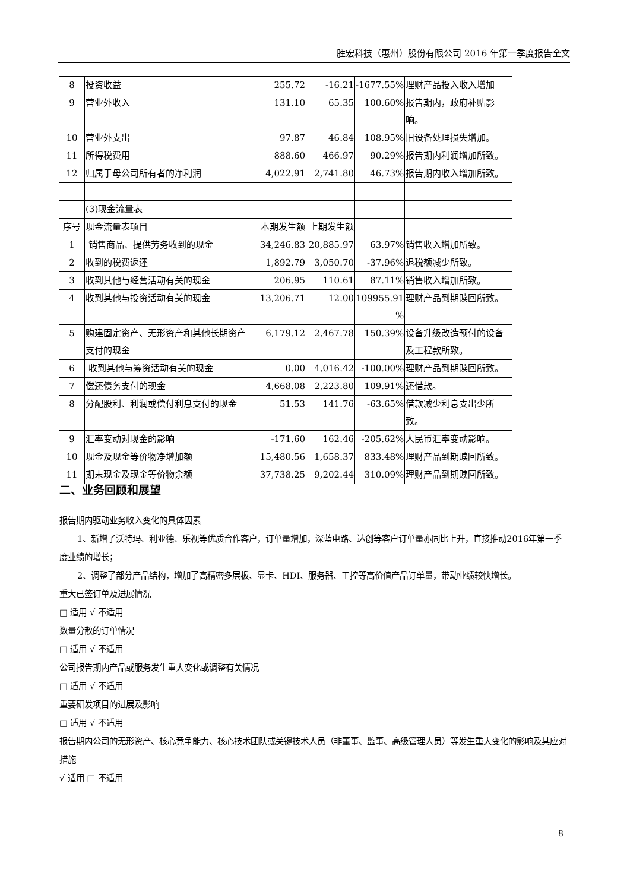胜宏科技（惠州）股份有限公司 2016 年第一季度报告全文
| 8 | 投资收益 | 255.72 | -16.21 | -1677.55% | 理财产品投入收入增加 |
| 9 | 营业外收入 | 131.10 | 65.35 | 100.60% | 报告期内，政府补贴影响。 |
| 10 | 营业外支出 | 97.87 | 46.84 | 108.95% | 旧设备处理损失增加。 |
| 11 | 所得税费用 | 888.60 | 466.97 | 90.29% | 报告期内利润增加所致。 |
| 12 | 归属于母公司所有者的净利润 | 4,022.91 | 2,741.80 | 46.73% | 报告期内收入增加所致。 |
| | (3)现金流量表 | | | | |
| 序号 | 现金流量表项目 | 本期发生额 | 上期发生额 | | |
| 1 | 销售商品、提供劳务收到的现金 | 34,246.83 | 20,885.97 | 63.97% | 销售收入增加所致。 |
| 2 | 收到的税费返还 | 1,892.79 | 3,050.70 | -37.96% | 退税额减少所致。 |
| 3 | 收到其他与经营活动有关的现金 | 206.95 | 110.61 | 87.11% | 销售收入增加所致。 |
| 4 | 收到其他与投资活动有关的现金 | 13,206.71 | 12.00 | 109955.91 % | 理财产品到期赎回所致。 |
| 5 | 购建固定资产、无形资产和其他长期资产支付的现金 | 6,179.12 | 2,467.78 | 150.39% | 设备升级改造预付的设备及工程款所致。 |
| 6 | 收到其他与筹资活动有关的现金 | 0.00 | 4,016.42 | -100.00% | 理财产品到期赎回所致。 |
| 7 | 偿还债务支付的现金 | 4,668.08 | 2,223.80 | 109.91% | 还借款。 |
| 8 | 分配股利、利润或偿付利息支付的现金 | 51.53 | 141.76 | -63.65% | 借款减少利息支出少所 致。 |
| 9 | 汇率变动对现金的影响 | -171.60 | 162.46 | -205.62% | 人民币汇率变动影响。 |
| 10 | 现金及现金等价物净增加额 | 15,480.56 | 1,658.37 | 833.48% | 理财产品到期赎回所致。 |
| 11 | 期末现金及现金等价物余额 | 37,738.25 | 9,202.44 | 310.09% | 理财产品到期赎回所致。 |
二、业务回顾和展望
报告期内驱动业务收入变化的具体因素
1、新增了沃特玛、利亚德、乐视等优质合作客户，订单量增加，深蓝电路、达创等客户订单量亦同比上升，直接推动2016年第一季度业绩的增长；
2、调整了部分产品结构，增加了高精密多层板、显卡、HDI、服务器、工控等高价值产品订单量，带动业绩较快增长。
重大已签订单及进展情况
□ 适用 √ 不适用
数量分散的订单情况
□ 适用 √ 不适用
公司报告期内产品或服务发生重大变化或调整有关情况
□ 适用 √ 不适用
重要研发项目的进展及影响
□ 适用 √ 不适用
报告期内公司的无形资产、核心竞争能力、核心技术团队或关键技术人员（非董事、监事、高级管理人员）等发生重大变化的影响及其应对措施
√ 适用 □ 不适用
8